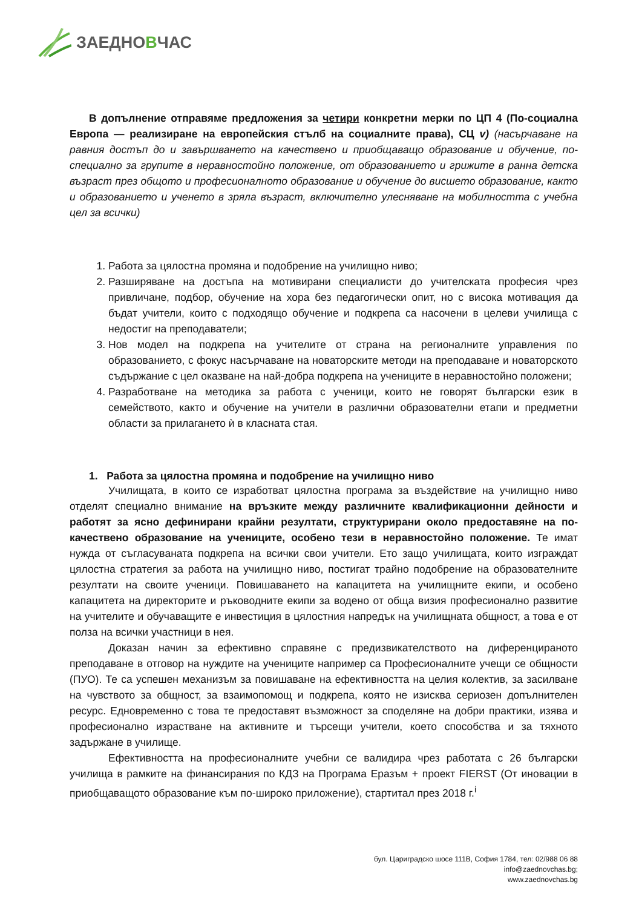ЗАЕДНОВЧАС
В допълнение отправяме предложения за четири конкретни мерки по ЦП 4 (По-социална Европа — реализиране на европейския стълб на социалните права), СЦ v) (насърчаване на равния достъп до и завършването на качествено и приобщаващо образование и обучение, по-специално за групите в неравностойно положение, от образованието и грижите в ранна детска възраст през общото и професионалното образование и обучение до висшето образование, както и образованието и ученето в зряла възраст, включително улесняване на мобилността с учебна цел за всички)
1. Работа за цялостна промяна и подобрение на училищно ниво;
2. Разширяване на достъпа на мотивирани специалисти до учителската професия чрез привличане, подбор, обучение на хора без педагогически опит, но с висока мотивация да бъдат учители, които с подходящо обучение и подкрепа са насочени в целеви училища с недостиг на преподаватели;
3. Нов модел на подкрепа на учителите от страна на регионалните управления по образованието, с фокус насърчаване на новаторските методи на преподаване и новаторското съдържание с цел оказване на най-добра подкрепа на учениците в неравностойно положени;
4. Разработване на методика за работа с ученици, които не говорят български език в семейството, както и обучение на учители в различни образователни етапи и предметни области за прилагането ѝ в класната стая.
1. Работа за цялостна промяна и подобрение на училищно ниво
Училищата, в които се изработват цялостна програма за въздействие на училищно ниво отделят специално внимание на връзките между различните квалификационни дейности и работят за ясно дефинирани крайни резултати, структурирани около предоставяне на по-качествено образование на учениците, особено тези в неравностойно положение. Те имат нужда от съгласуваната подкрепа на всички свои учители. Ето защо училищата, които изграждат цялостна стратегия за работа на училищно ниво, постигат трайно подобрение на образователните резултати на своите ученици. Повишаването на капацитета на училищните екипи, и особено капацитета на директорите и ръководните екипи за водено от обща визия професионално развитие на учителите и обучаващите е инвестиция в цялостния напредък на училищната общност, а това е от полза на всички участници в нея.
Доказан начин за ефективно справяне с предизвикателството на диференцираното преподаване в отговор на нуждите на учениците например са Професионалните учещи се общности (ПУО). Те са успешен механизъм за повишаване на ефективността на целия колектив, за засилване на чувството за общност, за взаимопомощ и подкрепа, която не изисква сериозен допълнителен ресурс. Едновременно с това те предоставят възможност за споделяне на добри практики, изява и професионално израстване на активните и търсещи учители, което способства и за тяхното задържане в училище.
Ефективността на професионалните учебни се валидира чрез работата с 26 български училища в рамките на финансирания по КДЗ на Програма Еразъм + проект FIERST (От иновации в приобщаващото образование към по-широко приложение), стартитал през 2018 г.<sup>i</sup>
бул. Цариградско шосе 111В, София 1784, тел: 02/988 06 88
info@zaednovchas.bg;
www.zaednovchas.bg